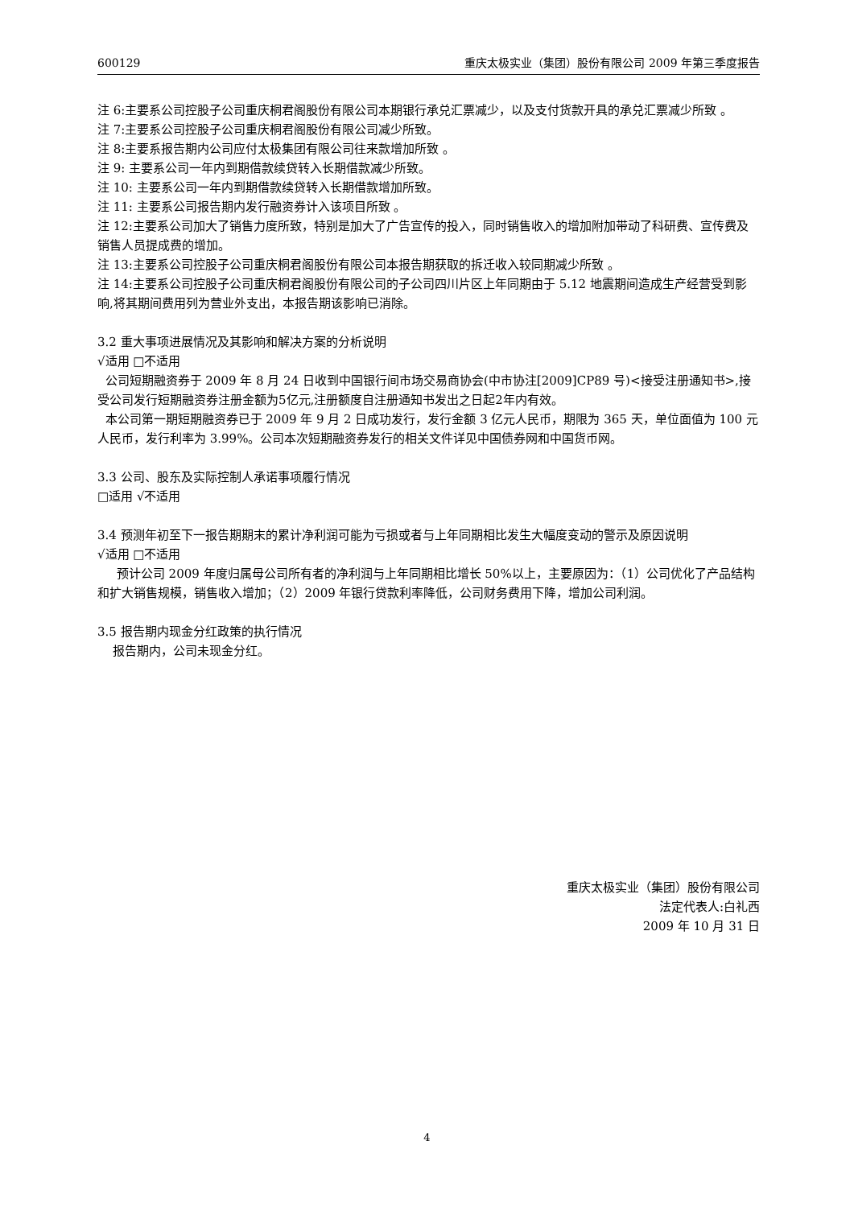600129 重庆太极实业（集团）股份有限公司 2009 年第三季度报告
注 6:主要系公司控股子公司重庆桐君阁股份有限公司本期银行承兑汇票减少，以及支付货款开具的承兑汇票减少所致 。
注 7:主要系公司控股子公司重庆桐君阁股份有限公司减少所致。
注 8:主要系报告期内公司应付太极集团有限公司往来款增加所致 。
注 9: 主要系公司一年内到期借款续贷转入长期借款减少所致。
注 10: 主要系公司一年内到期借款续贷转入长期借款增加所致。
注 11: 主要系公司报告期内发行融资券计入该项目所致 。
注 12:主要系公司加大了销售力度所致，特别是加大了广告宣传的投入，同时销售收入的增加附加带动了科研费、宣传费及销售人员提成费的增加。
注 13:主要系公司控股子公司重庆桐君阁股份有限公司本报告期获取的拆迁收入较同期减少所致 。
注 14:主要系公司控股子公司重庆桐君阁股份有限公司的子公司四川片区上年同期由于 5.12 地震期间造成生产经营受到影响,将其期间费用列为营业外支出，本报告期该影响已消除。
3.2 重大事项进展情况及其影响和解决方案的分析说明
√适用 □不适用
公司短期融资券于 2009 年 8 月 24 日收到中国银行间市场交易商协会(中市协注[2009]CP89 号)<接受注册通知书>,接受公司发行短期融资券注册金额为5亿元,注册额度自注册通知书发出之日起2年内有效。
本公司第一期短期融资券已于 2009 年 9 月 2 日成功发行，发行金额 3 亿元人民币，期限为 365 天，单位面值为 100 元人民币，发行利率为 3.99%。公司本次短期融资券发行的相关文件详见中国债券网和中国货币网。
3.3 公司、股东及实际控制人承诺事项履行情况
□适用 √不适用
3.4 预测年初至下一报告期期末的累计净利润可能为亏损或者与上年同期相比发生大幅度变动的警示及原因说明
√适用 □不适用
预计公司 2009 年度归属母公司所有者的净利润与上年同期相比增长 50%以上，主要原因为：（1）公司优化了产品结构和扩大销售规模，销售收入增加；（2）2009 年银行贷款利率降低，公司财务费用下降，增加公司利润。
3.5 报告期内现金分红政策的执行情况
报告期内，公司未现金分红。
重庆太极实业（集团）股份有限公司
法定代表人:白礼西
2009 年 10 月 31 日
4